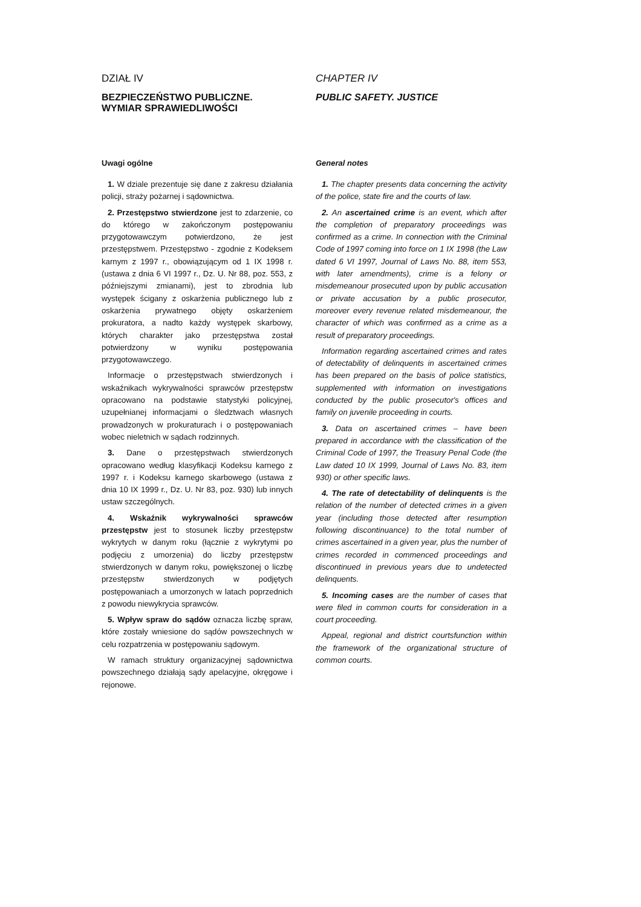DZIAŁ IV
BEZPIECZEŃSTWO PUBLICZNE.
WYMIAR SPRAWIEDLIWOŚCI
Uwagi ogólne
1. W dziale prezentuje się dane z zakresu działania policji, straży pożarnej i sądownictwa.
2. Przestępstwo stwierdzone jest to zdarzenie, co do którego w zakończonym postępowaniu przygotowawczym potwierdzono, że jest przestępstwem. Przestępstwo - zgodnie z Kodeksem karnym z 1997 r., obowiązującym od 1 IX 1998 r. (ustawa z dnia 6 VI 1997 r., Dz. U. Nr 88, poz. 553, z późniejszymi zmianami), jest to zbrodnia lub występek ścigany z oskarżenia publicznego lub z oskarżenia prywatnego objęty oskarżeniem prokuratora, a nadto każdy występek skarbowy, których charakter jako przestępstwa został potwierdzony w wyniku postępowania przygotowawczego.
Informacje o przestępstwach stwierdzonych i wskaźnikach wykrywalności sprawców przestępstw opracowano na podstawie statystyki policyjnej, uzupełnianej informacjami o śledztwach własnych prowadzonych w prokuraturach i o postępowaniach wobec nieletnich w sądach rodzinnych.
3. Dane o przestępstwach stwierdzonych opracowano według klasyfikacji Kodeksu karnego z 1997 r. i Kodeksu karnego skarbowego (ustawa z dnia 10 IX 1999 r., Dz. U. Nr 83, poz. 930) lub innych ustaw szczególnych.
4. Wskaźnik wykrywalności sprawców przestępstw jest to stosunek liczby przestępstw wykrytych w danym roku (łącznie z wykrytymi po podjęciu z umorzenia) do liczby przestępstw stwierdzonych w danym roku, powiększonej o liczbę przestępstw stwierdzonych w podjętych postępowaniach a umorzonych w latach poprzednich z powodu niewykrycia sprawców.
5. Wpływ spraw do sądów oznacza liczbę spraw, które zostały wniesione do sądów powszechnych w celu rozpatrzenia w postępowaniu sądowym.
W ramach struktury organizacyjnej sądownictwa powszechnego działają sądy apelacyjne, okręgowe i rejonowe.
CHAPTER IV
PUBLIC SAFETY. JUSTICE
General notes
1. The chapter presents data concerning the activity of the police, state fire and the courts of law.
2. An ascertained crime is an event, which after the completion of preparatory proceedings was confirmed as a crime. In connection with the Criminal Code of 1997 coming into force on 1 IX 1998 (the Law dated 6 VI 1997, Journal of Laws No. 88, item 553, with later amendments), crime is a felony or misdemeanour prosecuted upon by public accusation or private accusation by a public prosecutor, moreover every revenue related misdemeanour, the character of which was confirmed as a crime as a result of preparatory proceedings.
Information regarding ascertained crimes and rates of detectability of delinquents in ascertained crimes has been prepared on the basis of police statistics, supplemented with information on investigations conducted by the public prosecutor's offices and family on juvenile proceeding in courts.
3. Data on ascertained crimes – have been prepared in accordance with the classification of the Criminal Code of 1997, the Treasury Penal Code (the Law dated 10 IX 1999, Journal of Laws No. 83, item 930) or other specific laws.
4. The rate of detectability of delinquents is the relation of the number of detected crimes in a given year (including those detected after resumption following discontinuance) to the total number of crimes ascertained in a given year, plus the number of crimes recorded in commenced proceedings and discontinued in previous years due to undetected delinquents.
5. Incoming cases are the number of cases that were filed in common courts for consideration in a court proceeding.
Appeal, regional and district courtsfunction within the framework of the organizational structure of common courts.